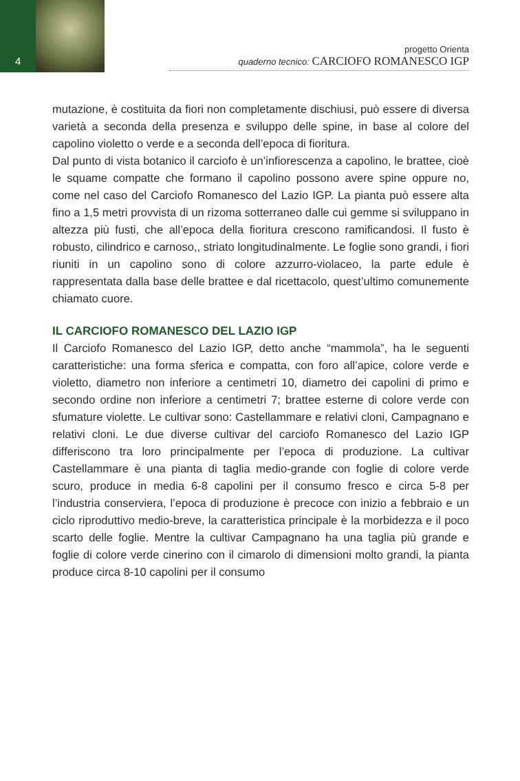4
progetto Orienta
quaderno tecnico: CARCIOFO ROMANESCO IGP
mutazione, è costituita da fiori non completamente dischiusi, può essere di diversa varietà a seconda della presenza e sviluppo delle spine, in base al colore del capolino violetto o verde e a seconda dell’epoca di fioritura.
Dal punto di vista botanico il carciofo è un’infiorescenza a capolino, le brattee, cioè le squame compatte che formano il capolino possono avere spine oppure no, come nel caso del Carciofo Romanesco del Lazio IGP. La pianta può essere alta fino a 1,5 metri provvista di un rizoma sotterraneo dalle cui gemme si sviluppano in altezza più fusti, che all’epoca della fioritura crescono ramificandosi. Il fusto è robusto, cilindrico e carnoso,, striato longitudinalmente. Le foglie sono grandi, i fiori riuniti in un capolino sono di colore azzurro-violaceo, la parte edule è rappresentata dalla base delle brattee e dal ricettacolo, quest’ultimo comunemente chiamato cuore.
IL CARCIOFO ROMANESCO DEL LAZIO IGP
Il Carciofo Romanesco del Lazio IGP, detto anche “mammola”, ha le seguenti caratteristiche: una forma sferica e compatta, con foro all’apice, colore verde e violetto, diametro non inferiore a centimetri 10, diametro dei capolini di primo e secondo ordine non inferiore a centimetri 7; brattee esterne di colore verde con sfumature violette. Le cultivar sono: Castellammare e relativi cloni, Campagnano e relativi cloni. Le due diverse cultivar del carciofo Romanesco del Lazio IGP differiscono tra loro principalmente per l’epoca di produzione. La cultivar Castellammare è una pianta di taglia medio-grande con foglie di colore verde scuro, produce in media 6-8 capolini per il consumo fresco e circa 5-8 per l’industria conserviera, l’epoca di produzione è precoce con inizio a febbraio e un ciclo riproduttivo medio-breve, la caratteristica principale è la morbidezza e il poco scarto delle foglie. Mentre la cultivar Campagnano ha una taglia più grande e foglie di colore verde cinerino con il cimarolo di dimensioni molto grandi, la pianta produce circa 8-10 capolini per il consumo